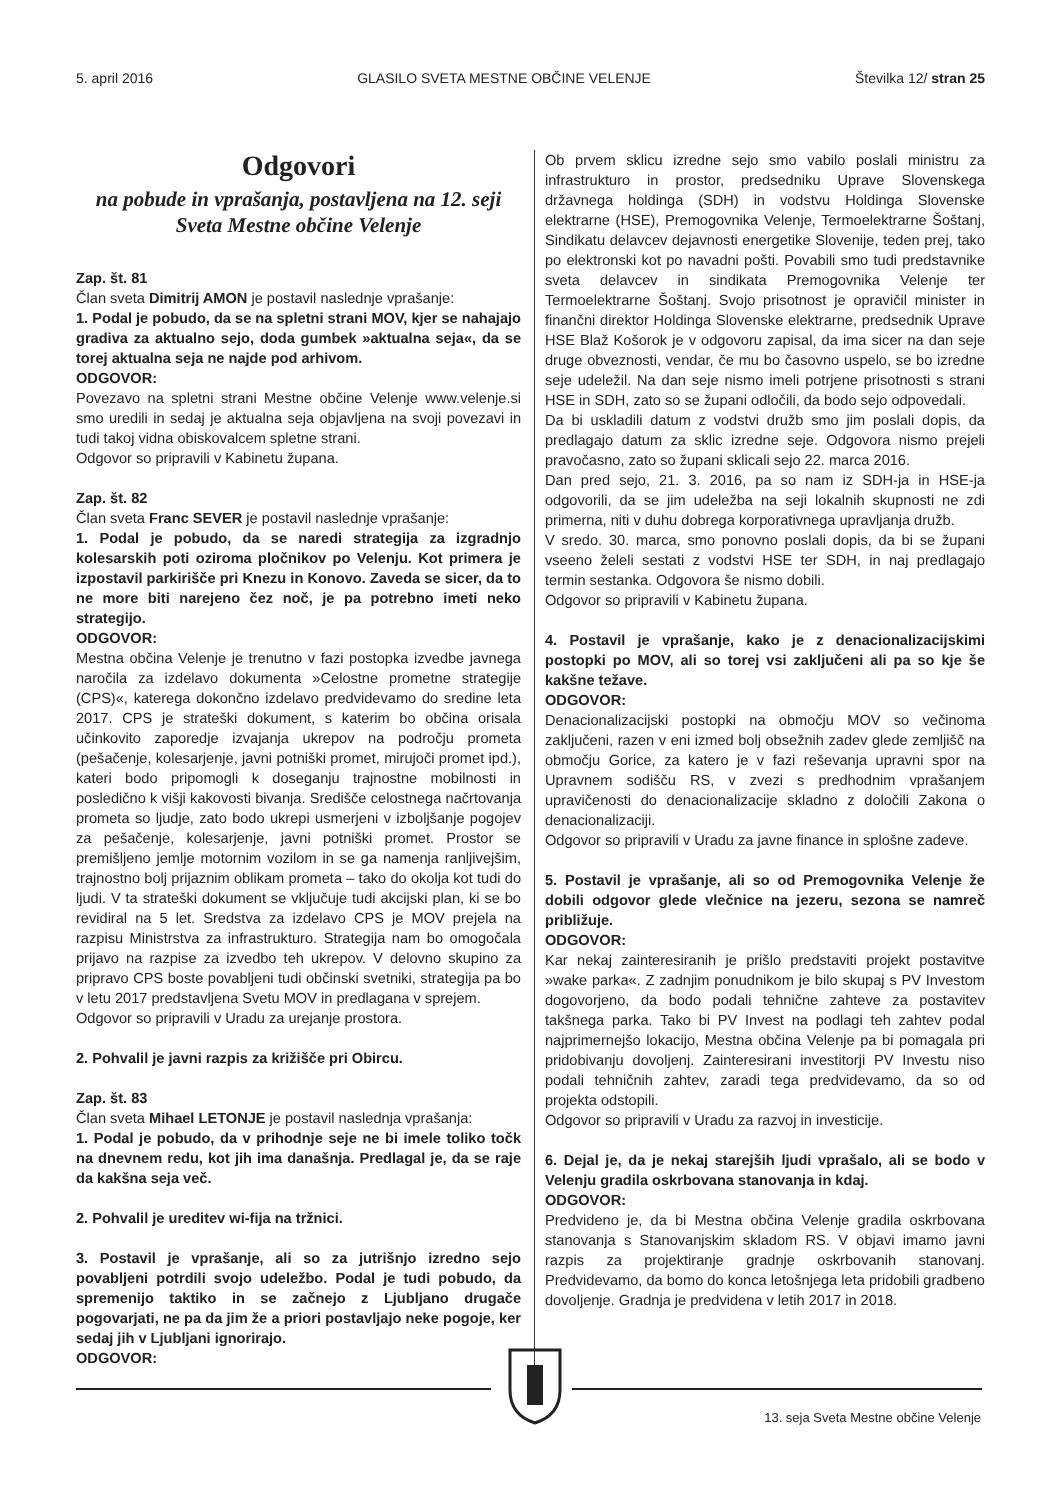5. april 2016 GLASILO SVETA MESTNE OBČINE VELENJE Številka 12/ stran 25
Odgovori
na pobude in vprašanja, postavljena na 12. seji Sveta Mestne občine Velenje
Zap. št. 81
Član sveta Dimitrij AMON je postavil naslednje vprašanje:
1. Podal je pobudo, da se na spletni strani MOV, kjer se nahajajo gradiva za aktualno sejo, doda gumbek »aktualna seja«, da se torej aktualna seja ne najde pod arhivom.
ODGOVOR:
Povezavo na spletni strani Mestne občine Velenje www.velenje.si smo uredili in sedaj je aktualna seja objavljena na svoji povezavi in tudi takoj vidna obiskovalcem spletne strani.
Odgovor so pripravili v Kabinetu župana.
Zap. št. 82
Član sveta Franc SEVER je postavil naslednje vprašanje:
1. Podal je pobudo, da se naredi strategija za izgradnjo kolesarskih poti oziroma pločnikov po Velenju. Kot primera je izpostavil parkirišče pri Knezu in Konovo. Zaveda se sicer, da to ne more biti narejeno čez noč, je pa potrebno imeti neko strategijo.
ODGOVOR:
Mestna občina Velenje je trenutno v fazi postopka izvedbe javnega naročila za izdelavo dokumenta »Celostne prometne strategije (CPS)«, katerega dokončno izdelavo predvidevamo do sredine leta 2017. CPS je strateški dokument, s katerim bo občina orisala učinkovito zaporedje izvajanja ukrepov na področju prometa (pešačenje, kolesarjenje, javni potniški promet, mirujoči promet ipd.), kateri bodo pripomogli k doseganju trajnostne mobilnosti in posledično k višji kakovosti bivanja. Središče celostnega načrtovanja prometa so ljudje, zato bodo ukrepi usmerjeni v izboljšanje pogojev za pešačenje, kolesarjenje, javni potniški promet. Prostor se premišljeno jemlje motornim vozilom in se ga namenja ranljivejšim, trajnostno bolj prijaznim oblikam prometa – tako do okolja kot tudi do ljudi. V ta strateški dokument se vključuje tudi akcijski plan, ki se bo revidiral na 5 let. Sredstva za izdelavo CPS je MOV prejela na razpisu Ministrstva za infrastrukturo. Strategija nam bo omogočala prijavo na razpise za izvedbo teh ukrepov. V delovno skupino za pripravo CPS boste povabljeni tudi občinski svetniki, strategija pa bo v letu 2017 predstavljena Svetu MOV in predlagana v sprejem.
Odgovor so pripravili v Uradu za urejanje prostora.
2. Pohvalil je javni razpis za križišče pri Obircu.
Zap. št. 83
Član sveta Mihael LETONJE je postavil naslednja vprašanja:
1. Podal je pobudo, da v prihodnje seje ne bi imele toliko točk na dnevnem redu, kot jih ima današnja. Predlagal je, da se raje da kakšna seja več.
2. Pohvalil je ureditev wi-fija na tržnici.
3. Postavil je vprašanje, ali so za jutrišnjo izredno sejo povabljeni potrdili svojo udeležbo. Podal je tudi pobudo, da spremenijo taktiko in se začnejo z Ljubljano drugače pogovarjati, ne pa da jim že a priori postavljajo neke pogoje, ker sedaj jih v Ljubljani ignorirajo.
ODGOVOR:
Ob prvem sklicu izredne sejo smo vabilo poslali ministru za infrastrukturo in prostor, predsedniku Uprave Slovenskega državnega holdinga (SDH) in vodstvu Holdinga Slovenske elektrarne (HSE), Premogovnika Velenje, Termoelektrarne Šoštanj, Sindikatu delavcev dejavnosti energetike Slovenije, teden prej, tako po elektronski kot po navadni pošti. Povabili smo tudi predstavnike sveta delavcev in sindikata Premogovnika Velenje ter Termoelektrarne Šoštanj. Svojo prisotnost je opravičil minister in finančni direktor Holdinga Slovenske elektrarne, predsednik Uprave HSE Blaž Košorok je v odgovoru zapisal, da ima sicer na dan seje druge obveznosti, vendar, če mu bo časovno uspelo, se bo izredne seje udeležil. Na dan seje nismo imeli potrjene prisotnosti s strani HSE in SDH, zato so se župani odločili, da bodo sejo odpovedali.
Da bi uskladili datum z vodstvi družb smo jim poslali dopis, da predlagajo datum za sklic izredne seje. Odgovora nismo prejeli pravočasno, zato so župani sklicali sejo 22. marca 2016.
Dan pred sejo, 21. 3. 2016, pa so nam iz SDH-ja in HSE-ja odgovorili, da se jim udeležba na seji lokalnih skupnosti ne zdi primerna, niti v duhu dobrega korporativnega upravljanja družb.
V sredo. 30. marca, smo ponovno poslali dopis, da bi se župani vseeno želeli sestati z vodstvi HSE ter SDH, in naj predlagajo termin sestanka. Odgovora še nismo dobili.
Odgovor so pripravili v Kabinetu župana.
4. Postavil je vprašanje, kako je z denacionalizacijskimi postopki po MOV, ali so torej vsi zaključeni ali pa so kje še kakšne težave.
ODGOVOR:
Denacionalizacijski postopki na območju MOV so večinoma zaključeni, razen v eni izmed bolj obsežnih zadev glede zemljišč na območju Gorice, za katero je v fazi reševanja upravni spor na Upravnem sodišču RS, v zvezi s predhodnim vprašanjem upravičenosti do denacionalizacije skladno z določili Zakona o denacionalizaciji.
Odgovor so pripravili v Uradu za javne finance in splošne zadeve.
5. Postavil je vprašanje, ali so od Premogovnika Velenje že dobili odgovor glede vlečnice na jezeru, sezona se namreč približuje.
ODGOVOR:
Kar nekaj zainteresiranih je prišlo predstaviti projekt postavitve »wake parka«. Z zadnjim ponudnikom je bilo skupaj s PV Investom dogovorjeno, da bodo podali tehnične zahteve za postavitev takšnega parka. Tako bi PV Invest na podlagi teh zahtev podal najprimernejšo lokacijo, Mestna občina Velenje pa bi pomagala pri pridobivanju dovoljenj. Zainteresirani investitorji PV Investu niso podali tehničnih zahtev, zaradi tega predvidevamo, da so od projekta odstopili.
Odgovor so pripravili v Uradu za razvoj in investicije.
6. Dejal je, da je nekaj starejših ljudi vprašalo, ali se bodo v Velenju gradila oskrbovana stanovanja in kdaj.
ODGOVOR:
Predvideno je, da bi Mestna občina Velenje gradila oskrbovana stanovanja s Stanovanjskim skladom RS. V objavi imamo javni razpis za projektiranje gradnje oskrbovanih stanovanj. Predvidevamo, da bomo do konca letošnjega leta pridobili gradbeno dovoljenje. Gradnja je predvidena v letih 2017 in 2018.
13. seja Sveta Mestne občine Velenje